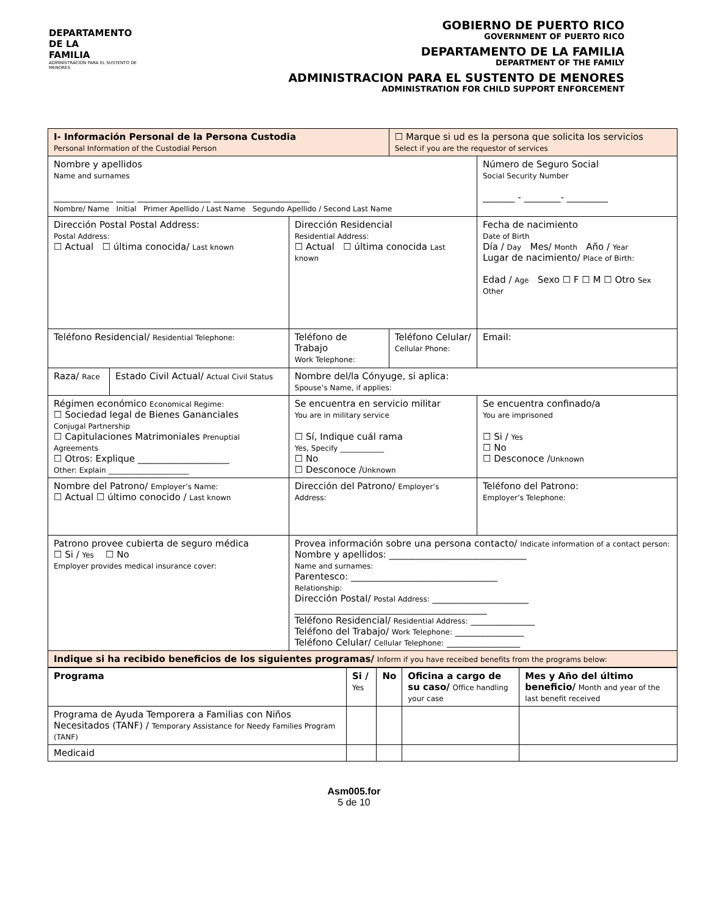DEPARTAMENTO DE LA
FAMILIA
ADMINISTRACION PARA EL SUSTENTO DE MENORES
GOBIERNO DE PUERTO RICO
GOVERNMENT OF PUERTO RICO
DEPARTAMENTO DE LA FAMILIA
DEPARTMENT OF THE FAMILY
ADMINISTRACION PARA EL SUSTENTO DE MENORES
ADMINISTRATION FOR CHILD SUPPORT ENFORCEMENT
| I- Información Personal de la Persona Custodia Personal Information of the Custodial Person | | | ☐ Marque si ud es la persona que solicita los servicios Select if you are the requestor of services | |
| Nombre y apellidos Name and surnames _____________ ____ ________________ _____________________ Nombre/ Name Initial Primer Apellido / Last Name Segundo Apellido / Second Last Name | | | | Número de Seguro Social Social Security Number _______ - ________- _________ |
| Dirección Postal Postal Address: Postal Address: ☐ Actual ☐ última conocida/ Last known | | Dirección Residencial Residential Address: ☐ Actual ☐ última conocida Last known | | Fecha de nacimiento Date of Birth Día / Day Mes/ Month Año / Year Lugar de nacimiento/ Place of Birth: Edad / Age Sexo ☐ F ☐ M ☐ Otro Sex Other |
| Teléfono Residencial/ Residential Telephone: | | Teléfono de Trabajo Work Telephone: | Teléfono Celular/ Cellular Phone: | Email: |
| Raza/ Race | Estado Civil Actual/ Actual Civil Status | Nombre del/la Cónyuge, si aplica: Spouse’s Name, if applies: | | |
| Régimen económico Economical Regime: ☐ Sociedad legal de Bienes Gananciales Conjugal Partnership ☐ Capitulaciones Matrimoniales Prenuptial Agreements ☐ Otros: Explique ____________________ Other: Explain ______________________ | | Se encuentra en servicio militar You are in military service ☐ Sí, Indique cuál rama Yes, Specify ____________ ☐ No ☐ Desconoce / Unknown | | Se encuentra confinado/a You are imprisoned ☐ Si / Yes ☐ No ☐ Desconoce / Unknown |
| Nombre del Patrono/ Employer’s Name: ☐ Actual ☐ último conocido / Last known | | Dirección del Patrono/ Employer’s Address: | | Teléfono del Patrono: Employer’s Telephone: |
| Patrono provee cubierta de seguro médica ☐ Si / Yes ☐ No Employer provides medical insurance cover: | | Provea información sobre una persona contacto/ Indicate information of a contact person: Nombre y apellidos: ______________________________ Name and surnames: Parentesco: ________________________________ Relationship: Dirección Postal/ Postal Address: _____________________ __________________________________________ Teléfono Residencial/ Residential Address: ______________ Teléfono del Trabajo/ Work Telephone: _______________ Teléfono Celular/ Cellular Telephone: ________________ | | |
| Indique si ha recibido beneficios de los siguientes programas/ Inform if you have receibed benefits from the programs below: | | | | |
| Programa | Si / Yes | No | Oficina a cargo de su caso/ Office handling your case | Mes y Año del último beneficio/ Month and year of the last benefit received |
| Programa de Ayuda Temporera a Familias con Niños Necesitados (TANF) / Temporary Assistance for Needy Families Program (TANF) | | | | |
| Medicaid | | | | |
Asm005.for
5 de 10